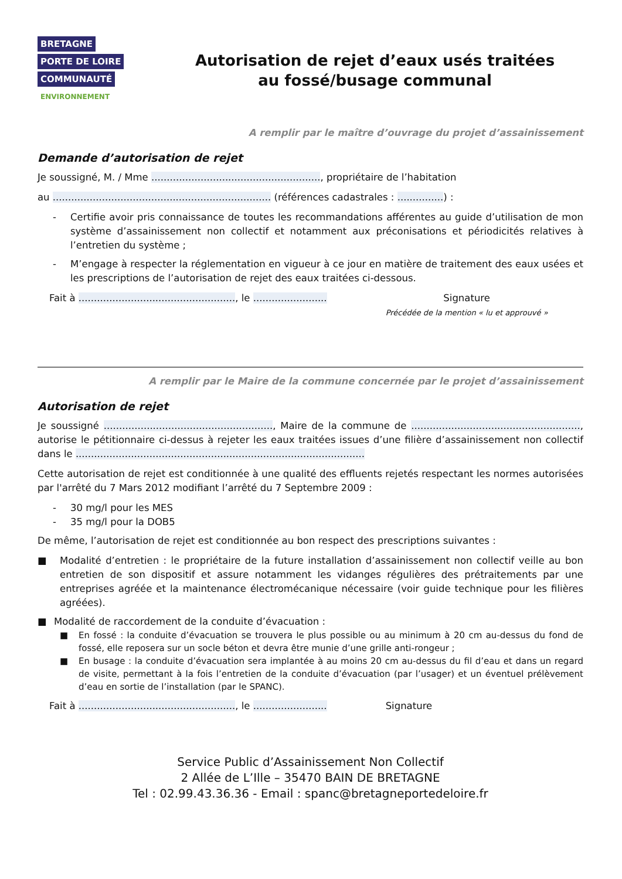BRETAGNE
PORTE DE LOIRE
COMMUNAUTÉ
ENVIRONNEMENT
Autorisation de rejet d’eaux usés traitées
au fossé/busage communal
A remplir par le maître d’ouvrage du projet d’assainissement
Demande d’autorisation de rejet
Je soussigné, M. / Mme ......................................................., propriétaire de l’habitation
au ....................................................................... (références cadastrales : ...............) :
- Certifie avoir pris connaissance de toutes les recommandations afférentes au guide d’utilisation de mon système d’assainissement non collectif et notamment aux préconisations et périodicités relatives à l’entretien du système ;
- M’engage à respecter la réglementation en vigueur à ce jour en matière de traitement des eaux usées et les prescriptions de l’autorisation de rejet des eaux traitées ci-dessous.
Fait à ..................................................., le ........................ Signature
Précédée de la mention « lu et approuvé »
A remplir par le Maire de la commune concernée par le projet d’assainissement
Autorisation de rejet
Je soussigné ......................................................., Maire de la commune de ......................................................., autorise le pétitionnaire ci-dessus à rejeter les eaux traitées issues d’une filière d’assainissement non collectif dans le ..............................................................................................
Cette autorisation de rejet est conditionnée à une qualité des effluents rejetés respectant les normes autorisées par l'arrêté du 7 Mars 2012 modifiant l’arrêté du 7 Septembre 2009 :
- 30 mg/l pour les MES
- 35 mg/l pour la DOB5
De même, l’autorisation de rejet est conditionnée au bon respect des prescriptions suivantes :
■ Modalité d’entretien : le propriétaire de la future installation d’assainissement non collectif veille au bon entretien de son dispositif et assure notamment les vidanges régulières des prétraitements par une entreprises agréée et la maintenance électromécanique nécessaire (voir guide technique pour les filières agréées).
■ Modalité de raccordement de la conduite d’évacuation :
■ En fossé : la conduite d’évacuation se trouvera le plus possible ou au minimum à 20 cm au-dessus du fond de fossé, elle reposera sur un socle béton et devra être munie d’une grille anti-rongeur ;
■ En busage : la conduite d’évacuation sera implantée à au moins 20 cm au-dessus du fil d’eau et dans un regard de visite, permettant à la fois l’entretien de la conduite d’évacuation (par l’usager) et un éventuel prélèvement d’eau en sortie de l’installation (par le SPANC).
Fait à ..................................................., le ........................ Signature
Service Public d’Assainissement Non Collectif
2 Allée de L’Ille – 35470 BAIN DE BRETAGNE
Tel : 02.99.43.36.36 - Email : spanc@bretagneportedeloire.fr